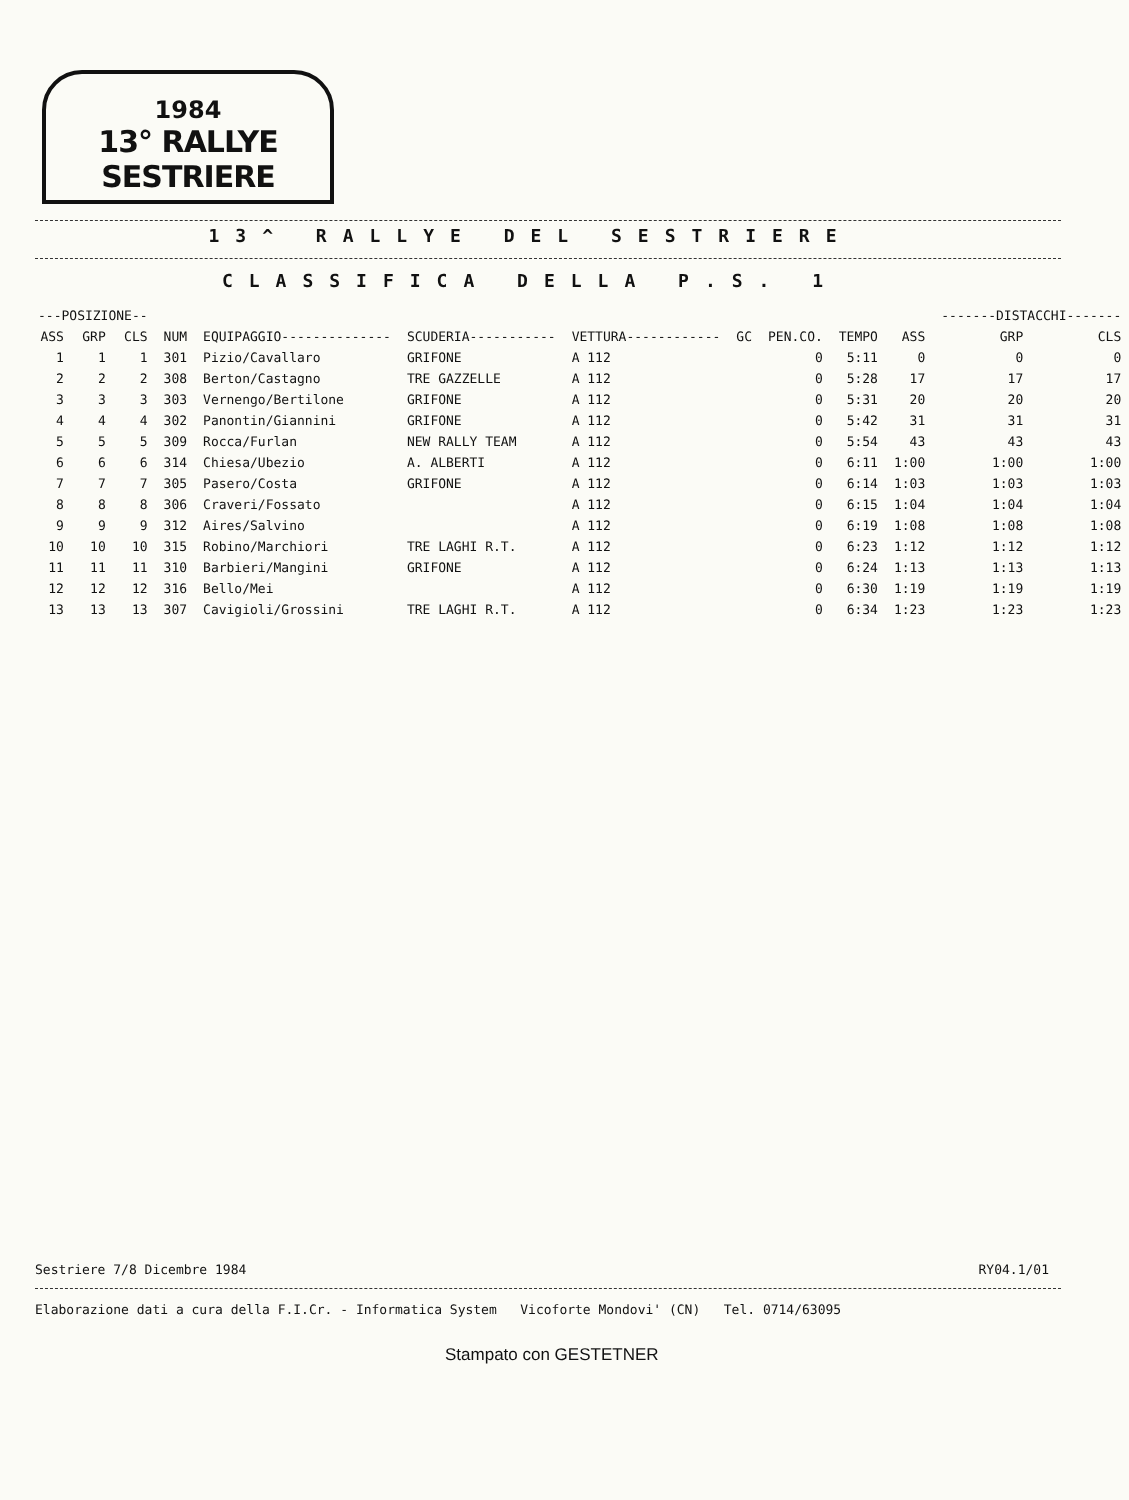1984
13° RALLYE SESTRIERE
13^ RALLYE DEL SESTRIERE
CLASSIFICA DELLA P.S. 1
| ---POSIZIONE-- | | | | | | | | | | | -------DISTACCHI------- | |
| --- | --- | --- | --- | --- | --- | --- | --- | --- | --- | --- | --- | --- |
| ASS | GRP | CLS | NUM | EQUIPAGGIO-------------- | SCUDERIA----------- | VETTURA------------ | GC | PEN.CO. | TEMPO | ASS | GRP | CLS |
| 1 | 1 | 1 | 301 | Pizio/Cavallaro | GRIFONE | A 112 | | 0 | 5:11 | 0 | 0 | 0 |
| 2 | 2 | 2 | 308 | Berton/Castagno | TRE GAZZELLE | A 112 | | 0 | 5:28 | 17 | 17 | 17 |
| 3 | 3 | 3 | 303 | Vernengo/Bertilone | GRIFONE | A 112 | | 0 | 5:31 | 20 | 20 | 20 |
| 4 | 4 | 4 | 302 | Panontin/Giannini | GRIFONE | A 112 | | 0 | 5:42 | 31 | 31 | 31 |
| 5 | 5 | 5 | 309 | Rocca/Furlan | NEW RALLY TEAM | A 112 | | 0 | 5:54 | 43 | 43 | 43 |
| 6 | 6 | 6 | 314 | Chiesa/Ubezio | A. ALBERTI | A 112 | | 0 | 6:11 | 1:00 | 1:00 | 1:00 |
| 7 | 7 | 7 | 305 | Pasero/Costa | GRIFONE | A 112 | | 0 | 6:14 | 1:03 | 1:03 | 1:03 |
| 8 | 8 | 8 | 306 | Craveri/Fossato | | A 112 | | 0 | 6:15 | 1:04 | 1:04 | 1:04 |
| 9 | 9 | 9 | 312 | Aires/Salvino | | A 112 | | 0 | 6:19 | 1:08 | 1:08 | 1:08 |
| 10 | 10 | 10 | 315 | Robino/Marchiori | TRE LAGHI R.T. | A 112 | | 0 | 6:23 | 1:12 | 1:12 | 1:12 |
| 11 | 11 | 11 | 310 | Barbieri/Mangini | GRIFONE | A 112 | | 0 | 6:24 | 1:13 | 1:13 | 1:13 |
| 12 | 12 | 12 | 316 | Bello/Mei | | A 112 | | 0 | 6:30 | 1:19 | 1:19 | 1:19 |
| 13 | 13 | 13 | 307 | Cavigioli/Grossini | TRE LAGHI R.T. | A 112 | | 0 | 6:34 | 1:23 | 1:23 | 1:23 |
Sestriere 7/8 Dicembre 1984 RY04.1/01
Elaborazione dati a cura della F.I.Cr. - Informatica System Vicoforte Mondovi' (CN) Tel. 0714/63095
Stampato con GESTETNER